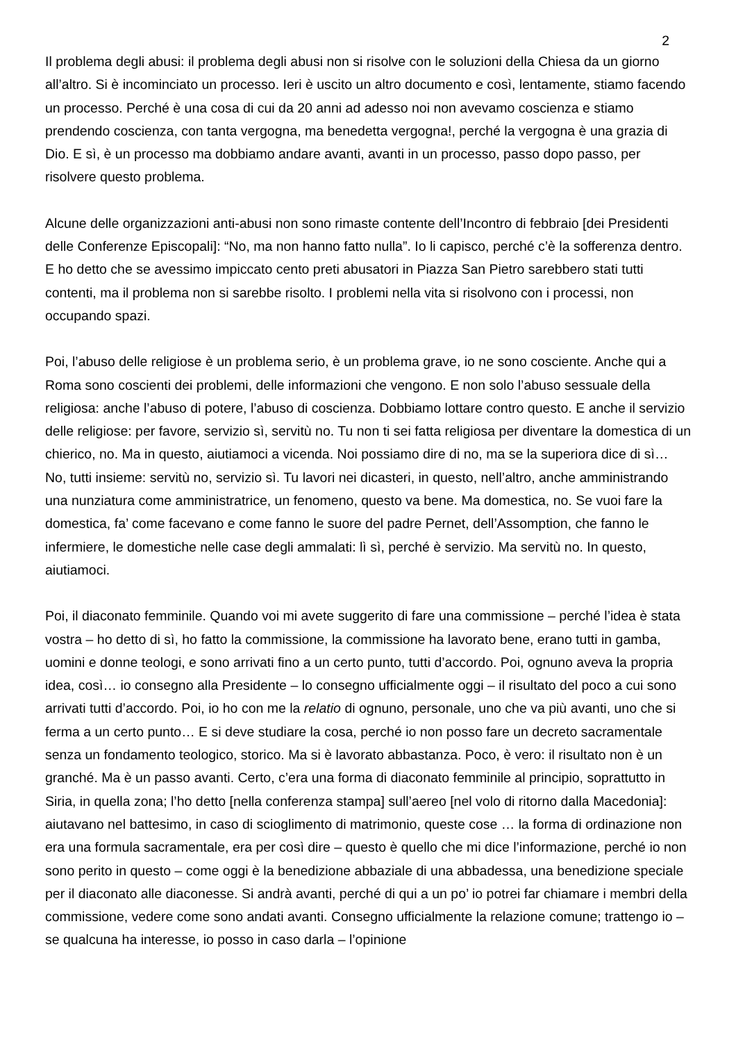2
Il problema degli abusi: il problema degli abusi non si risolve con le soluzioni della Chiesa da un giorno all’altro. Si è incominciato un processo. Ieri è uscito un altro documento e così, lentamente, stiamo facendo un processo. Perché è una cosa di cui da 20 anni ad adesso noi non avevamo coscienza e stiamo prendendo coscienza, con tanta vergogna, ma benedetta vergogna!, perché la vergogna è una grazia di Dio. E sì, è un processo ma dobbiamo andare avanti, avanti in un processo, passo dopo passo, per risolvere questo problema.
Alcune delle organizzazioni anti-abusi non sono rimaste contente dell’Incontro di febbraio [dei Presidenti delle Conferenze Episcopali]: “No, ma non hanno fatto nulla”. Io li capisco, perché c’è la sofferenza dentro. E ho detto che se avessimo impiccato cento preti abusatori in Piazza San Pietro sarebbero stati tutti contenti, ma il problema non si sarebbe risolto. I problemi nella vita si risolvono con i processi, non occupando spazi.
Poi, l’abuso delle religiose è un problema serio, è un problema grave, io ne sono cosciente. Anche qui a Roma sono coscienti dei problemi, delle informazioni che vengono. E non solo l’abuso sessuale della religiosa: anche l’abuso di potere, l’abuso di coscienza. Dobbiamo lottare contro questo. E anche il servizio delle religiose: per favore, servizio sì, servitù no. Tu non ti sei fatta religiosa per diventare la domestica di un chierico, no. Ma in questo, aiutiamoci a vicenda. Noi possiamo dire di no, ma se la superiora dice di sì… No, tutti insieme: servitù no, servizio sì. Tu lavori nei dicasteri, in questo, nell’altro, anche amministrando una nunziatura come amministratrice, un fenomeno, questo va bene. Ma domestica, no. Se vuoi fare la domestica, fa’ come facevano e come fanno le suore del padre Pernet, dell’Assomption, che fanno le infermiere, le domestiche nelle case degli ammalati: lì sì, perché è servizio. Ma servitù no. In questo, aiutiamoci.
Poi, il diaconato femminile. Quando voi mi avete suggerito di fare una commissione – perché l’idea è stata vostra – ho detto di sì, ho fatto la commissione, la commissione ha lavorato bene, erano tutti in gamba, uomini e donne teologi, e sono arrivati fino a un certo punto, tutti d’accordo. Poi, ognuno aveva la propria idea, così… io consegno alla Presidente – lo consegno ufficialmente oggi – il risultato del poco a cui sono arrivati tutti d’accordo. Poi, io ho con me la relatio di ognuno, personale, uno che va più avanti, uno che si ferma a un certo punto… E si deve studiare la cosa, perché io non posso fare un decreto sacramentale senza un fondamento teologico, storico. Ma si è lavorato abbastanza. Poco, è vero: il risultato non è un granché. Ma è un passo avanti. Certo, c’era una forma di diaconato femminile al principio, soprattutto in Siria, in quella zona; l’ho detto [nella conferenza stampa] sull’aereo [nel volo di ritorno dalla Macedonia]: aiutavano nel battesimo, in caso di scioglimento di matrimonio, queste cose … la forma di ordinazione non era una formula sacramentale, era per così dire – questo è quello che mi dice l’informazione, perché io non sono perito in questo – come oggi è la benedizione abbaziale di una abbadessa, una benedizione speciale per il diaconato alle diaconesse. Si andrà avanti, perché di qui a un po’ io potrei far chiamare i membri della commissione, vedere come sono andati avanti. Consegno ufficialmente la relazione comune; trattengo io – se qualcuna ha interesse, io posso in caso darla – l’opinione